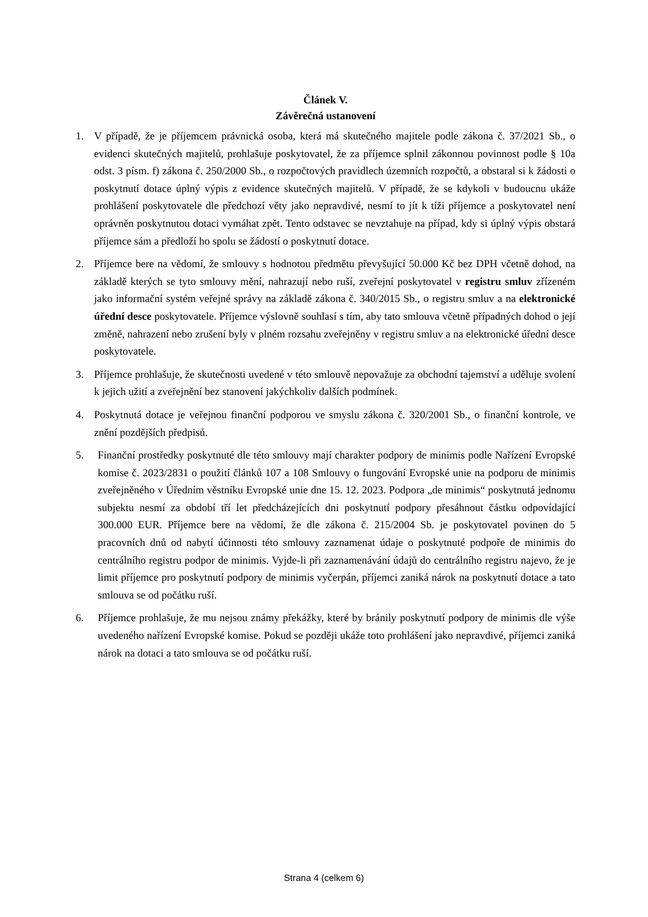Článek V.
Závěrečná ustanovení
1. V případě, že je příjemcem právnická osoba, která má skutečného majitele podle zákona č. 37/2021 Sb., o evidenci skutečných majitelů, prohlašuje poskytovatel, že za příjemce splnil zákonnou povinnost podle § 10a odst. 3 písm. f) zákona č. 250/2000 Sb., o rozpočtových pravidlech územních rozpočtů, a obstaral si k žádosti o poskytnutí dotace úplný výpis z evidence skutečných majitelů. V případě, že se kdykoli v budoucnu ukáže prohlášení poskytovatele dle předchozí věty jako nepravdivé, nesmí to jít k tíži příjemce a poskytovatel není oprávněn poskytnutou dotaci vymáhat zpět. Tento odstavec se nevztahuje na případ, kdy si úplný výpis obstará příjemce sám a předloží ho spolu se žádostí o poskytnutí dotace.
2. Příjemce bere na vědomí, že smlouvy s hodnotou předmětu převyšující 50.000 Kč bez DPH včetně dohod, na základě kterých se tyto smlouvy mění, nahrazují nebo ruší, zveřejní poskytovatel v registru smluv zřízeném jako informační systém veřejné správy na základě zákona č. 340/2015 Sb., o registru smluv a na elektronické úřední desce poskytovatele. Příjemce výslovně souhlasí s tím, aby tato smlouva včetně případných dohod o její změně, nahrazení nebo zrušení byly v plném rozsahu zveřejněny v registru smluv a na elektronické úřední desce poskytovatele.
3. Příjemce prohlašuje, že skutečnosti uvedené v této smlouvě nepovažuje za obchodní tajemství a uděluje svolení k jejich užití a zveřejnění bez stanovení jakýchkoliv dalších podmínek.
4. Poskytnutá dotace je veřejnou finanční podporou ve smyslu zákona č. 320/2001 Sb., o finanční kontrole, ve znění pozdějších předpisů.
5. Finanční prostředky poskytnuté dle této smlouvy mají charakter podpory de minimis podle Nařízení Evropské komise č. 2023/2831 o použití článků 107 a 108 Smlouvy o fungování Evropské unie na podporu de minimis zveřejněného v Úředním věstníku Evropské unie dne 15. 12. 2023. Podpora „de minimis“ poskytnutá jednomu subjektu nesmí za období tří let předcházejících dni poskytnutí podpory přesáhnout částku odpovídající 300.000 EUR. Příjemce bere na vědomí, že dle zákona č. 215/2004 Sb. je poskytovatel povinen do 5 pracovních dnů od nabytí účinnosti této smlouvy zaznamenat údaje o poskytnuté podpoře de minimis do centrálního registru podpor de minimis. Vyjde-li při zaznamenávání údajů do centrálního registru najevo, že je limit příjemce pro poskytnutí podpory de minimis vyčerpán, příjemci zaniká nárok na poskytnutí dotace a tato smlouva se od počátku ruší.
6. Příjemce prohlašuje, že mu nejsou známy překážky, které by bránily poskytnutí podpory de minimis dle výše uvedeného nařízení Evropské komise. Pokud se později ukáže toto prohlášení jako nepravdivé, příjemci zaniká nárok na dotaci a tato smlouva se od počátku ruší.
Strana 4 (celkem 6)